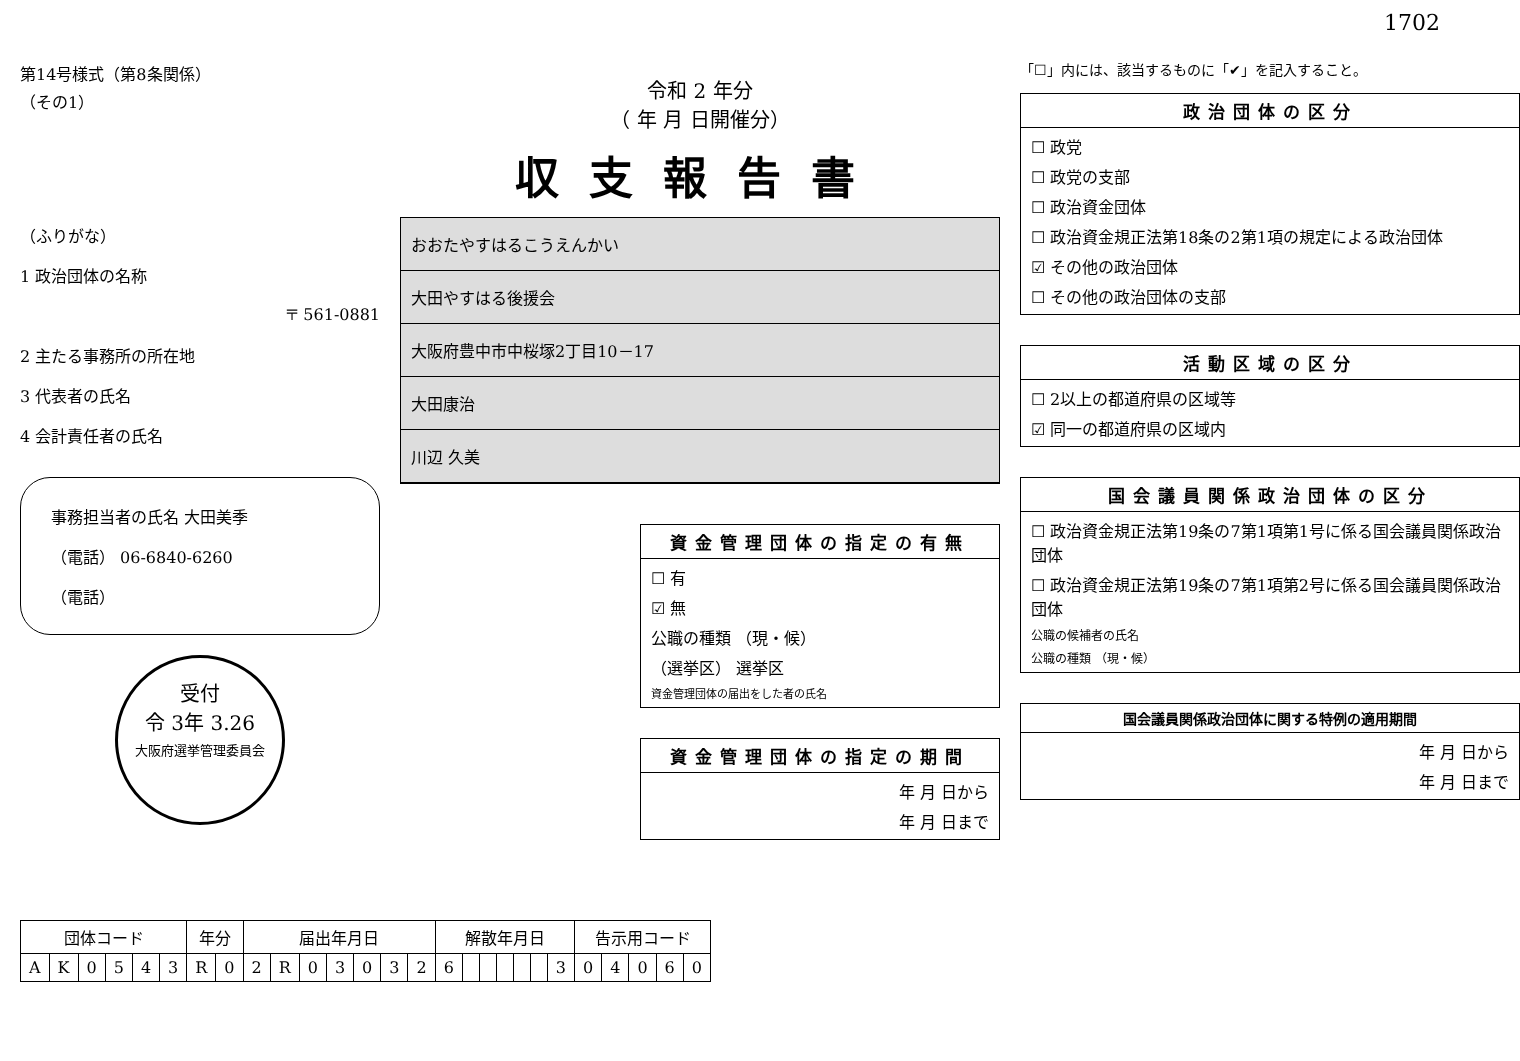1702
第14号様式（第8条関係）
（その1）
（ふりがな）
1 政治団体の名称
〒 561-0881
2 主たる事務所の所在地
3 代表者の氏名
4 会計責任者の氏名
事務担当者の氏名 大田美季
（電話） 06-6840-6260
（電話）
受付
令 3年 3.26
大阪府選挙管理委員会
令和 2 年分
（ 年 月 日開催分）
収支報告書
おおたやすはるこうえんかい
大田やすはる後援会
大阪府豊中市中桜塚2丁目10－17
大田康治
川辺 久美
資金管理団体の指定の有無
☐ 有
☑ 無
公職の種類 （現・候）
（選挙区） 選挙区
資金管理団体の届出をした者の氏名
資金管理団体の指定の期間
年 月 日から
年 月 日まで
「☐」内には、該当するものに「✔」を記入すること。
政治団体の区分
☐ 政党
☐ 政党の支部
☐ 政治資金団体
☐ 政治資金規正法第18条の2第1項の規定による政治団体
☑ その他の政治団体
☐ その他の政治団体の支部
活動区域の区分
☐ 2以上の都道府県の区域等
☑ 同一の都道府県の区域内
国会議員関係政治団体の区分
☐ 政治資金規正法第19条の7第1項第1号に係る国会議員関係政治団体
☐ 政治資金規正法第19条の7第1項第2号に係る国会議員関係政治団体
公職の候補者の氏名
公職の種類 （現・候）
国会議員関係政治団体に関する特例の適用期間
年 月 日から
年 月 日まで
| 団体コード | | | | | | 年分 | | 届出年月日 | | | | | | | 解散年月日 | | | | | | | 告示用コード | | | | |
| --- | --- | --- | --- | --- | --- | --- | --- | --- | --- | --- | --- | --- | --- | --- | --- | --- | --- | --- | --- | --- | --- | --- | --- | --- | --- | --- |
| A | K | 0 | 5 | 4 | 3 | R | 0 | 2 | R | 0 | 3 | 0 | 3 | 2 | 6 | | | | | | 3 | 0 | 4 | 0 | 6 | 0 |